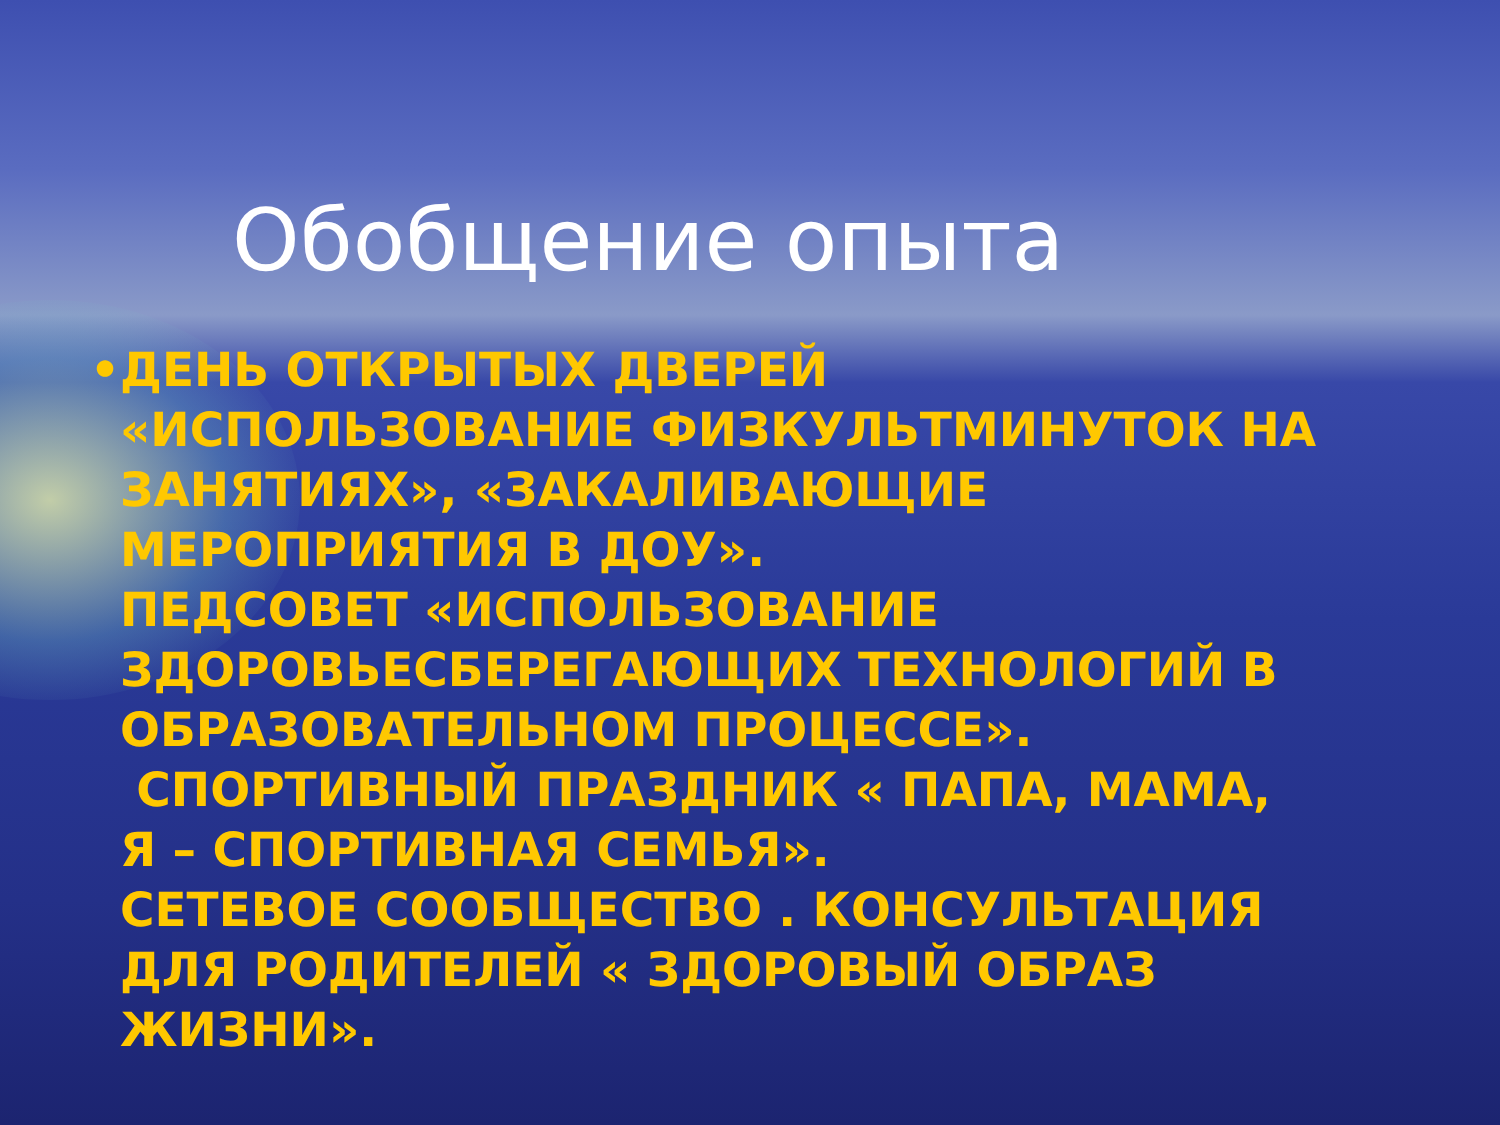Обобщение опыта
•ДЕНЬ ОТКРЫТЫХ ДВЕРЕЙ «ИСПОЛЬЗОВАНИЕ ФИЗКУЛЬТМИНУТОК НА ЗАНЯТИЯХ», «ЗАКАЛИВАЮЩИЕ МЕРОПРИЯТИЯ В ДОУ».
ПЕДСОВЕТ «ИСПОЛЬЗОВАНИЕ ЗДОРОВЬЕСБЕРЕГАЮЩИХ ТЕХНОЛОГИЙ В ОБРАЗОВАТЕЛЬНОМ ПРОЦЕССЕ».
СПОРТИВНЫЙ ПРАЗДНИК « ПАПА, МАМА, Я – СПОРТИВНАЯ СЕМЬЯ».
СЕТЕВОЕ СООБЩЕСТВО . КОНСУЛЬТАЦИЯ ДЛЯ РОДИТЕЛЕЙ « ЗДОРОВЫЙ ОБРАЗ ЖИЗНИ».